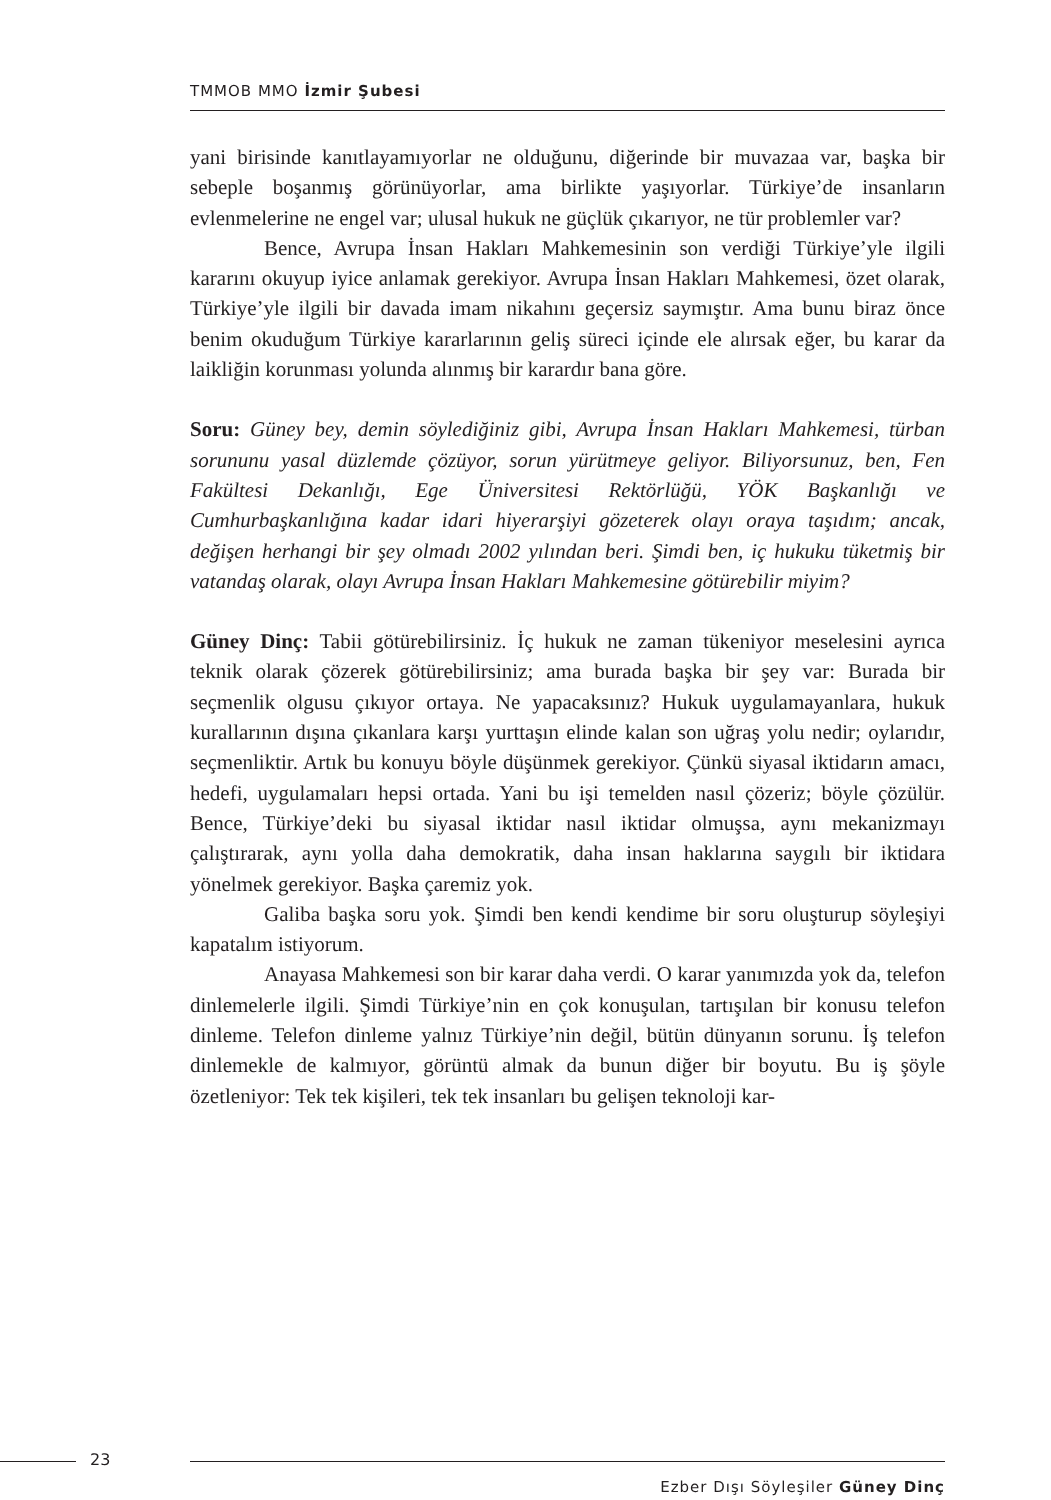TMMOB MMO İzmir Şubesi
yani birisinde kanıtlayamıyorlar ne olduğunu, diğerinde bir muvazaa var, başka bir sebeple boşanmış görünüyorlar, ama birlikte yaşıyorlar. Türkiye’de insanların evlenmelerine ne engel var; ulusal hukuk ne güçlük çıkarıyor, ne tür problemler var?
Bence, Avrupa İnsan Hakları Mahkemesinin son verdiği Türkiye’yle ilgili kararını okuyup iyice anlamak gerekiyor. Avrupa İnsan Hakları Mahkemesi, özet olarak, Türkiye’yle ilgili bir davada imam nikahını geçersiz saymıştır. Ama bunu biraz önce benim okuduğum Türkiye kararlarının geliş süreci içinde ele alırsak eğer, bu karar da laikliğin korunması yolunda alınmış bir karardır bana göre.
Soru: Güney bey, demin söylediğiniz gibi, Avrupa İnsan Hakları Mahkemesi, türban sorununu yasal düzlemde çözüyor, sorun yürütmeye geliyor. Biliyorsunuz, ben, Fen Fakültesi Dekanlığı, Ege Üniversitesi Rektörlüğü, YÖK Başkanlığı ve Cumhurbaşkanlığına kadar idari hiyerarşiyi gözeterek olayı oraya taşıdım; ancak, değişen herhangi bir şey olmadı 2002 yılından beri. Şimdi ben, iç hukuku tüketmiş bir vatandaş olarak, olayı Avrupa İnsan Hakları Mahkemesine götürebilir miyim?
Güney Dinç: Tabii götürebilirsiniz. İç hukuk ne zaman tükeniyor meselesini ayrıca teknik olarak çözerek götürebilirsiniz; ama burada başka bir şey var: Burada bir seçmenlik olgusu çıkıyor ortaya. Ne yapacaksınız? Hukuk uygulamayanlara, hukuk kurallarının dışına çıkanlara karşı yurttaşın elinde kalan son uğraş yolu nedir; oylarıdır, seçmenliktir. Artık bu konuyu böyle düşünmek gerekiyor. Çünkü siyasal iktidarın amacı, hedefi, uygulamaları hepsi ortada. Yani bu işi temelden nasıl çözeriz; böyle çözülür. Bence, Türkiye’deki bu siyasal iktidar nasıl iktidar olmuşsa, aynı mekanizmayı çalıştırarak, aynı yolla daha demokratik, daha insan haklarına saygılı bir iktidara yönelmek gerekiyor. Başka çaremiz yok.
Galiba başka soru yok. Şimdi ben kendi kendime bir soru oluşturup söyleşiyi kapatalım istiyorum.
Anayasa Mahkemesi son bir karar daha verdi. O karar yanımızda yok da, telefon dinlemelerle ilgili. Şimdi Türkiye’nin en çok konuşulan, tartışılan bir konusu telefon dinleme. Telefon dinleme yalnız Türkiye’nin değil, bütün dünyanın sorunu. İş telefon dinlemekle de kalmıyor, görüntü almak da bunun diğer bir boyutu. Bu iş şöyle özetleniyor: Tek tek kişileri, tek tek insanları bu gelişen teknoloji kar-
23
Ezber Dışı Söyleşiler Güney Dinç